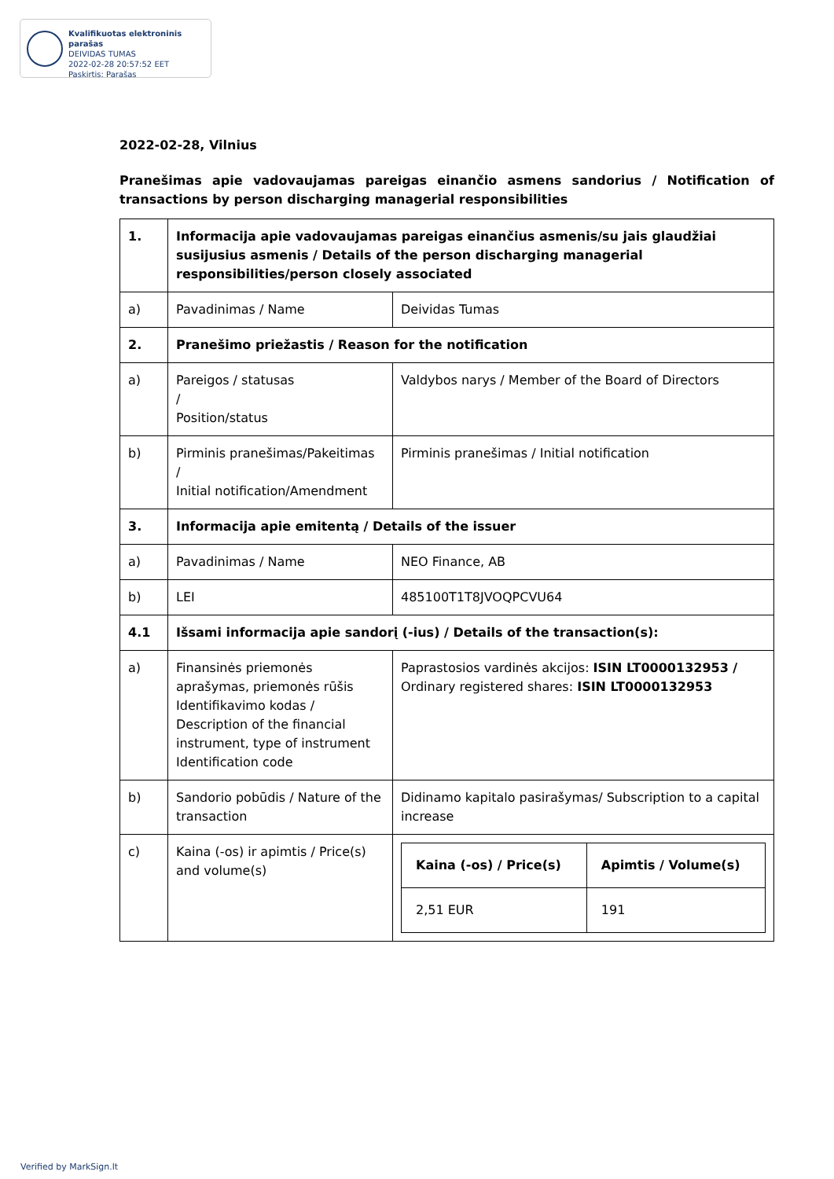Kvalifikuotas elektroninis parašas
DEIVIDAS TUMAS
2022-02-28 20:57:52 EET
Paskirtis: Parašas
2022-02-28, Vilnius
Pranešimas apie vadovaujamas pareigas einančio asmens sandorius / Notification of transactions by person discharging managerial responsibilities
| 1. | Informacija apie vadovaujamas pareigas einančius asmenis/su jais glaudžiai susijusius asmenis / Details of the person discharging managerial responsibilities/person closely associated | |
| a) | Pavadinimas / Name | Deividas Tumas |
| 2. | Pranešimo priežastis / Reason for the notification | |
| a) | Pareigos / statusas / Position/status | Valdybos narys / Member of the Board of Directors |
| b) | Pirminis pranešimas/Pakeitimas / Initial notification/Amendment | Pirminis pranešimas / Initial notification |
| 3. | Informacija apie emitentą / Details of the issuer | |
| a) | Pavadinimas / Name | NEO Finance, AB |
| b) | LEI | 485100T1T8JVOQPCVU64 |
| 4.1 | Išsami informacija apie sandorį (-ius) / Details of the transaction(s): | |
| a) | Finansinės priemonės aprašymas, priemonės rūšis Identifikavimo kodas / Description of the financial instrument, type of instrument Identification code | Paprastosios vardinės akcijos: ISIN LT0000132953 / Ordinary registered shares: ISIN LT0000132953 |
| b) | Sandorio pobūdis / Nature of the transaction | Didinamo kapitalo pasirašymas/ Subscription to a capital increase |
| c) | Kaina (-os) ir apimtis / Price(s) and volume(s) | / Kaina (-os) / Price(s) / Apimtis / Volume(s) / / 2,51 EUR / 191 / |
Verified by MarkSign.lt